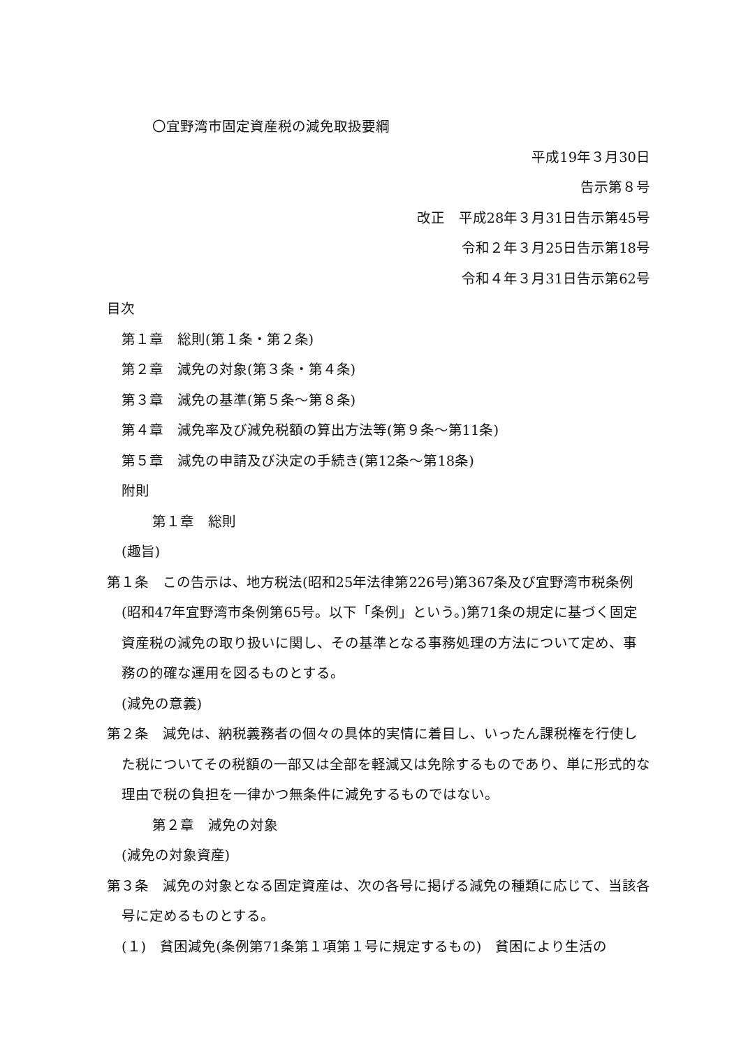〇宜野湾市固定資産税の減免取扱要綱
平成19年３月30日
告示第８号
改正　平成28年３月31日告示第45号
令和２年３月25日告示第18号
令和４年３月31日告示第62号
目次
第１章　総則(第１条・第２条)
第２章　減免の対象(第３条・第４条)
第３章　減免の基準(第５条～第８条)
第４章　減免率及び減免税額の算出方法等(第９条～第11条)
第５章　減免の申請及び決定の手続き(第12条～第18条)
附則
第１章　総則
(趣旨)
第１条　この告示は、地方税法(昭和25年法律第226号)第367条及び宜野湾市税条例(昭和47年宜野湾市条例第65号。以下「条例」という。)第71条の規定に基づく固定資産税の減免の取り扱いに関し、その基準となる事務処理の方法について定め、事務の的確な運用を図るものとする。
(減免の意義)
第２条　減免は、納税義務者の個々の具体的実情に着目し、いったん課税権を行使した税についてその税額の一部又は全部を軽減又は免除するものであり、単に形式的な理由で税の負担を一律かつ無条件に減免するものではない。
第２章　減免の対象
(減免の対象資産)
第３条　減免の対象となる固定資産は、次の各号に掲げる減免の種類に応じて、当該各号に定めるものとする。
(１)　貧困減免(条例第71条第１項第１号に規定するもの)　貧困により生活の